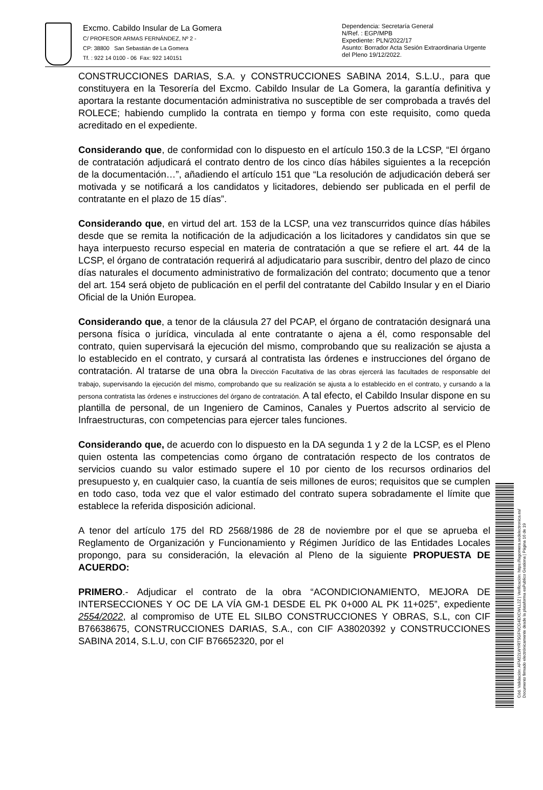Excmo. Cabildo Insular de La Gomera
C/ PROFESOR ARMAS FERNÁNDEZ, Nº 2 -
CP: 38800 San Sebastián de La Gomera
Tf. : 922 14 0100 - 06 Fax: 922 140151
Dependencia: Secretaría General
N/Ref. : EGP/MPB
Expediente: PLN/2022/17
Asunto: Borrador Acta Sesión Extraordinaria Urgente del Pleno 19/12/2022.
CONSTRUCCIONES DARIAS, S.A. y CONSTRUCCIONES SABINA 2014, S.L.U., para que constituyera en la Tesorería del Excmo. Cabildo Insular de La Gomera, la garantía definitiva y aportara la restante documentación administrativa no susceptible de ser comprobada a través del ROLECE; habiendo cumplido la contrata en tiempo y forma con este requisito, como queda acreditado en el expediente.
Considerando que, de conformidad con lo dispuesto en el artículo 150.3 de la LCSP, “El órgano de contratación adjudicará el contrato dentro de los cinco días hábiles siguientes a la recepción de la documentación…”, añadiendo el artículo 151 que “La resolución de adjudicación deberá ser motivada y se notificará a los candidatos y licitadores, debiendo ser publicada en el perfil de contratante en el plazo de 15 días”.
Considerando que, en virtud del art. 153 de la LCSP, una vez transcurridos quince días hábiles desde que se remita la notificación de la adjudicación a los licitadores y candidatos sin que se haya interpuesto recurso especial en materia de contratación a que se refiere el art. 44 de la LCSP, el órgano de contratación requerirá al adjudicatario para suscribir, dentro del plazo de cinco días naturales el documento administrativo de formalización del contrato; documento que a tenor del art. 154 será objeto de publicación en el perfil del contratante del Cabildo Insular y en el Diario Oficial de la Unión Europea.
Considerando que, a tenor de la cláusula 27 del PCAP, el órgano de contratación designará una persona física o jurídica, vinculada al ente contratante o ajena a él, como responsable del contrato, quien supervisará la ejecución del mismo, comprobando que su realización se ajusta a lo establecido en el contrato, y cursará al contratista las órdenes e instrucciones del órgano de contratación. Al tratarse de una obra la Dirección Facultativa de las obras ejercerá las facultades de responsable del trabajo, supervisando la ejecución del mismo, comprobando que su realización se ajusta a lo establecido en el contrato, y cursando a la persona contratista las órdenes e instrucciones del órgano de contratación. A tal efecto, el Cabildo Insular dispone en su plantilla de personal, de un Ingeniero de Caminos, Canales y Puertos adscrito al servicio de Infraestructuras, con competencias para ejercer tales funciones.
Considerando que, de acuerdo con lo dispuesto en la DA segunda 1 y 2 de la LCSP, es el Pleno quien ostenta las competencias como órgano de contratación respecto de los contratos de servicios cuando su valor estimado supere el 10 por ciento de los recursos ordinarios del presupuesto y, en cualquier caso, la cuantía de seis millones de euros; requisitos que se cumplen en todo caso, toda vez que el valor estimado del contrato supera sobradamente el límite que establece la referida disposición adicional.
A tenor del artículo 175 del RD 2568/1986 de 28 de noviembre por el que se aprueba el Reglamento de Organización y Funcionamiento y Régimen Jurídico de las Entidades Locales propongo, para su consideración, la elevación al Pleno de la siguiente PROPUESTA DE ACUERDO:
PRIMERO.- Adjudicar el contrato de la obra “ACONDICIONAMIENTO, MEJORA DE INTERSECCIONES Y OC DE LA VÍA GM-1 DESDE EL PK 0+000 AL PK 11+025”, expediente 2554/2022, al compromiso de UTE EL SILBO CONSTRUCCIONES Y OBRAS, S.L, con CIF B76638675, CONSTRUCCIONES DARIAS, S.A., con CIF A38020392 y CONSTRUCCIONES SABINA 2014, S.L.U, con CIF B76652320, por el
Cód. Validación: AFM22LWYRTSGFNCG4EXCWLL2Z | Verificación: https://lagomera.sedelectronica.es/
Documento firmado electrónicamente desde la plataforma esPublico Gestiona | Página 16 de 19